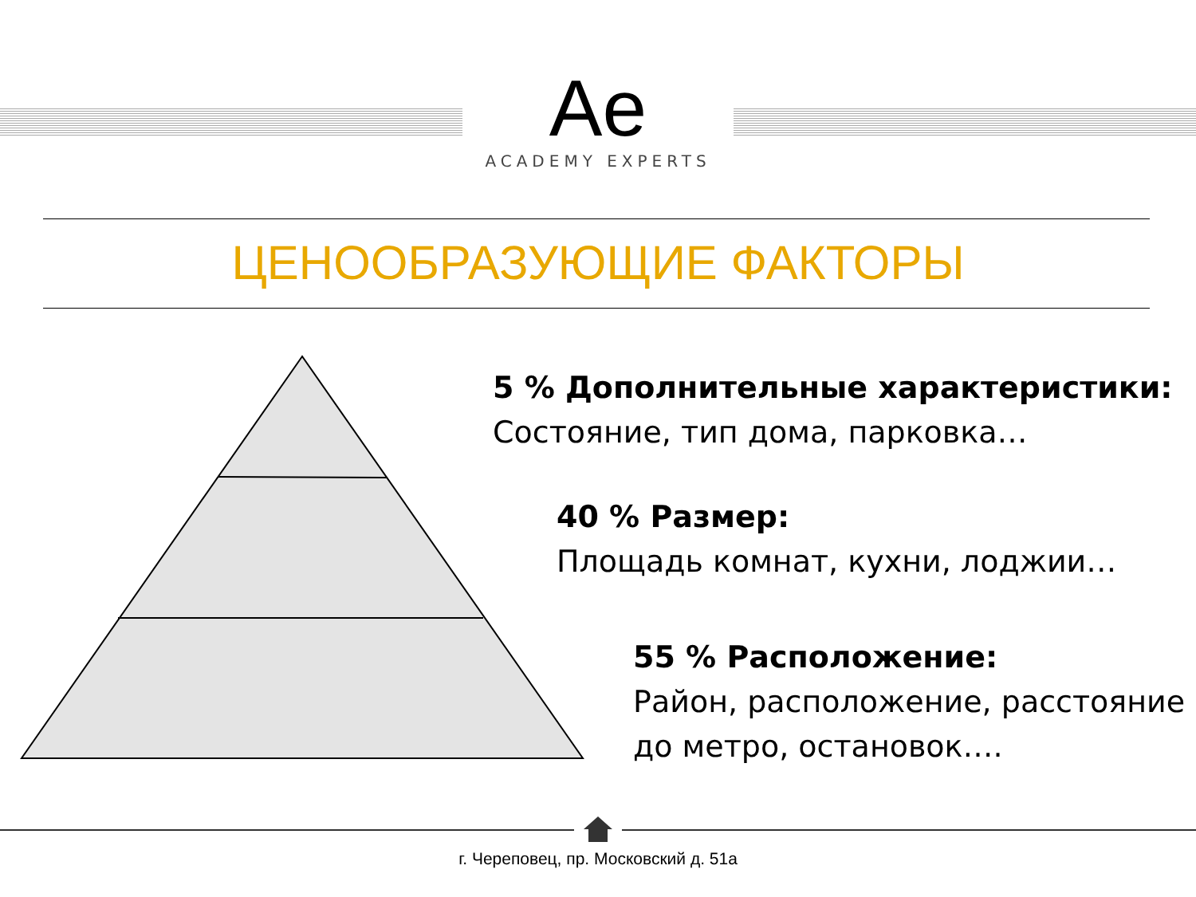Ae
ACADEMY EXPERTS
ЦЕНООБРАЗУЮЩИЕ ФАКТОРЫ
5 % Дополнительные характеристики:
Состояние, тип дома, парковка…
40 % Размер:
Площадь комнат, кухни, лоджии…
55 % Расположение:
Район, расположение, расстояние
до метро, остановок….
г. Череповец, пр. Московский д. 51а